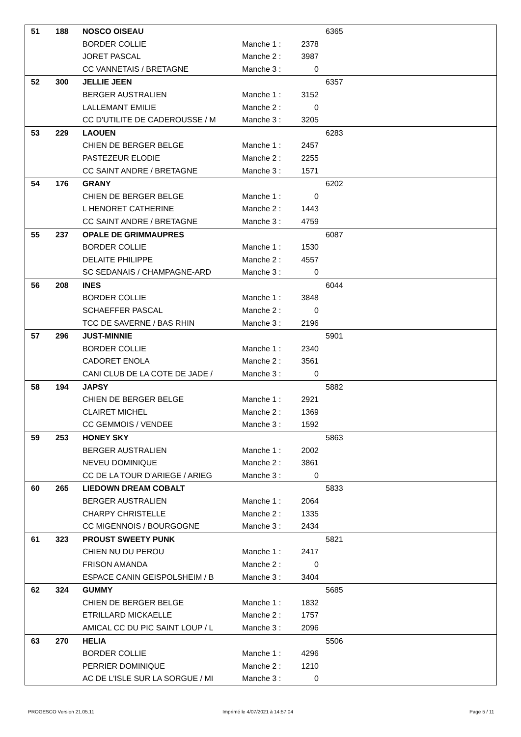| 51 | 188 | NOSCO OISEAU | | | 6365 |
| | | BORDER COLLIE | Manche 1 : | 2378 | |
| | | JORET PASCAL | Manche 2 : | 3987 | |
| | | CC VANNETAIS / BRETAGNE | Manche 3 : | 0 | |
| 52 | 300 | JELLIE JEEN | | | 6357 |
| | | BERGER AUSTRALIEN | Manche 1 : | 3152 | |
| | | LALLEMANT EMILIE | Manche 2 : | 0 | |
| | | CC D'UTILITE DE CADEROUSSE / M | Manche 3 : | 3205 | |
| 53 | 229 | LAOUEN | | | 6283 |
| | | CHIEN DE BERGER BELGE | Manche 1 : | 2457 | |
| | | PASTEZEUR ELODIE | Manche 2 : | 2255 | |
| | | CC SAINT ANDRE / BRETAGNE | Manche 3 : | 1571 | |
| 54 | 176 | GRANY | | | 6202 |
| | | CHIEN DE BERGER BELGE | Manche 1 : | 0 | |
| | | L HENORET CATHERINE | Manche 2 : | 1443 | |
| | | CC SAINT ANDRE / BRETAGNE | Manche 3 : | 4759 | |
| 55 | 237 | OPALE DE GRIMMAUPRES | | | 6087 |
| | | BORDER COLLIE | Manche 1 : | 1530 | |
| | | DELAITE PHILIPPE | Manche 2 : | 4557 | |
| | | SC SEDANAIS / CHAMPAGNE-ARD | Manche 3 : | 0 | |
| 56 | 208 | INES | | | 6044 |
| | | BORDER COLLIE | Manche 1 : | 3848 | |
| | | SCHAEFFER PASCAL | Manche 2 : | 0 | |
| | | TCC DE SAVERNE / BAS RHIN | Manche 3 : | 2196 | |
| 57 | 296 | JUST-MINNIE | | | 5901 |
| | | BORDER COLLIE | Manche 1 : | 2340 | |
| | | CADORET ENOLA | Manche 2 : | 3561 | |
| | | CANI CLUB DE LA COTE DE JADE / | Manche 3 : | 0 | |
| 58 | 194 | JAPSY | | | 5882 |
| | | CHIEN DE BERGER BELGE | Manche 1 : | 2921 | |
| | | CLAIRET MICHEL | Manche 2 : | 1369 | |
| | | CC GEMMOIS / VENDEE | Manche 3 : | 1592 | |
| 59 | 253 | HONEY SKY | | | 5863 |
| | | BERGER AUSTRALIEN | Manche 1 : | 2002 | |
| | | NEVEU DOMINIQUE | Manche 2 : | 3861 | |
| | | CC DE LA TOUR D'ARIEGE / ARIEG | Manche 3 : | 0 | |
| 60 | 265 | LIEDOWN DREAM COBALT | | | 5833 |
| | | BERGER AUSTRALIEN | Manche 1 : | 2064 | |
| | | CHARPY CHRISTELLE | Manche 2 : | 1335 | |
| | | CC MIGENNOIS / BOURGOGNE | Manche 3 : | 2434 | |
| 61 | 323 | PROUST SWEETY PUNK | | | 5821 |
| | | CHIEN NU DU PEROU | Manche 1 : | 2417 | |
| | | FRISON AMANDA | Manche 2 : | 0 | |
| | | ESPACE CANIN GEISPOLSHEIM / B | Manche 3 : | 3404 | |
| 62 | 324 | GUMMY | | | 5685 |
| | | CHIEN DE BERGER BELGE | Manche 1 : | 1832 | |
| | | ETRILLARD MICKAELLE | Manche 2 : | 1757 | |
| | | AMICAL CC DU PIC SAINT LOUP / L | Manche 3 : | 2096 | |
| 63 | 270 | HELIA | | | 5506 |
| | | BORDER COLLIE | Manche 1 : | 4296 | |
| | | PERRIER DOMINIQUE | Manche 2 : | 1210 | |
| | | AC DE L'ISLE SUR LA SORGUE / MI | Manche 3 : | 0 | |
PROGESCO Version 21.05.11
Imprimé le 4/07/2021 à 14:57:04
Page 5 / 11